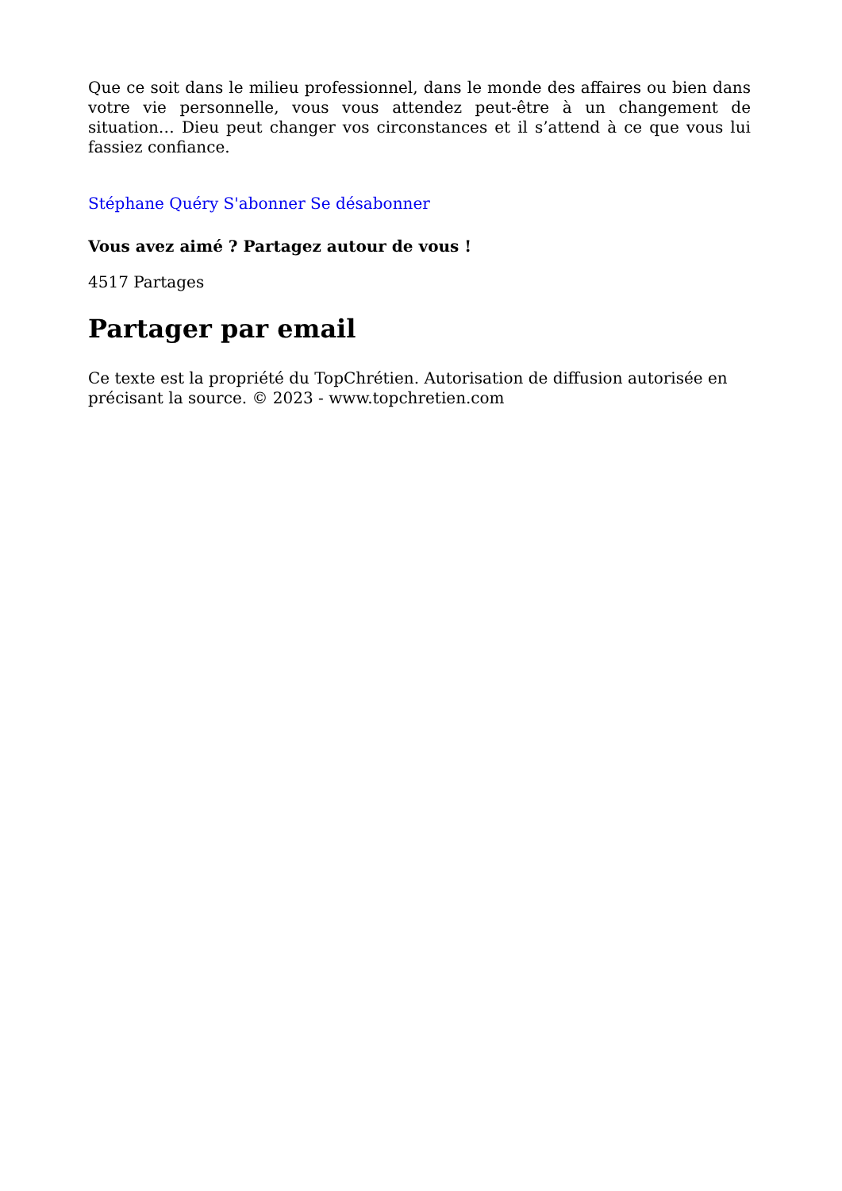Que ce soit dans le milieu professionnel, dans le monde des affaires ou bien dans votre vie personnelle, vous vous attendez peut-être à un changement de situation… Dieu peut changer vos circonstances et il s’attend à ce que vous lui fassiez confiance.
Stéphane Quéry S'abonner Se désabonner
Vous avez aimé ? Partagez autour de vous !
4517 Partages
Partager par email
Ce texte est la propriété du TopChrétien. Autorisation de diffusion autorisée en précisant la source. © 2023 - www.topchretien.com